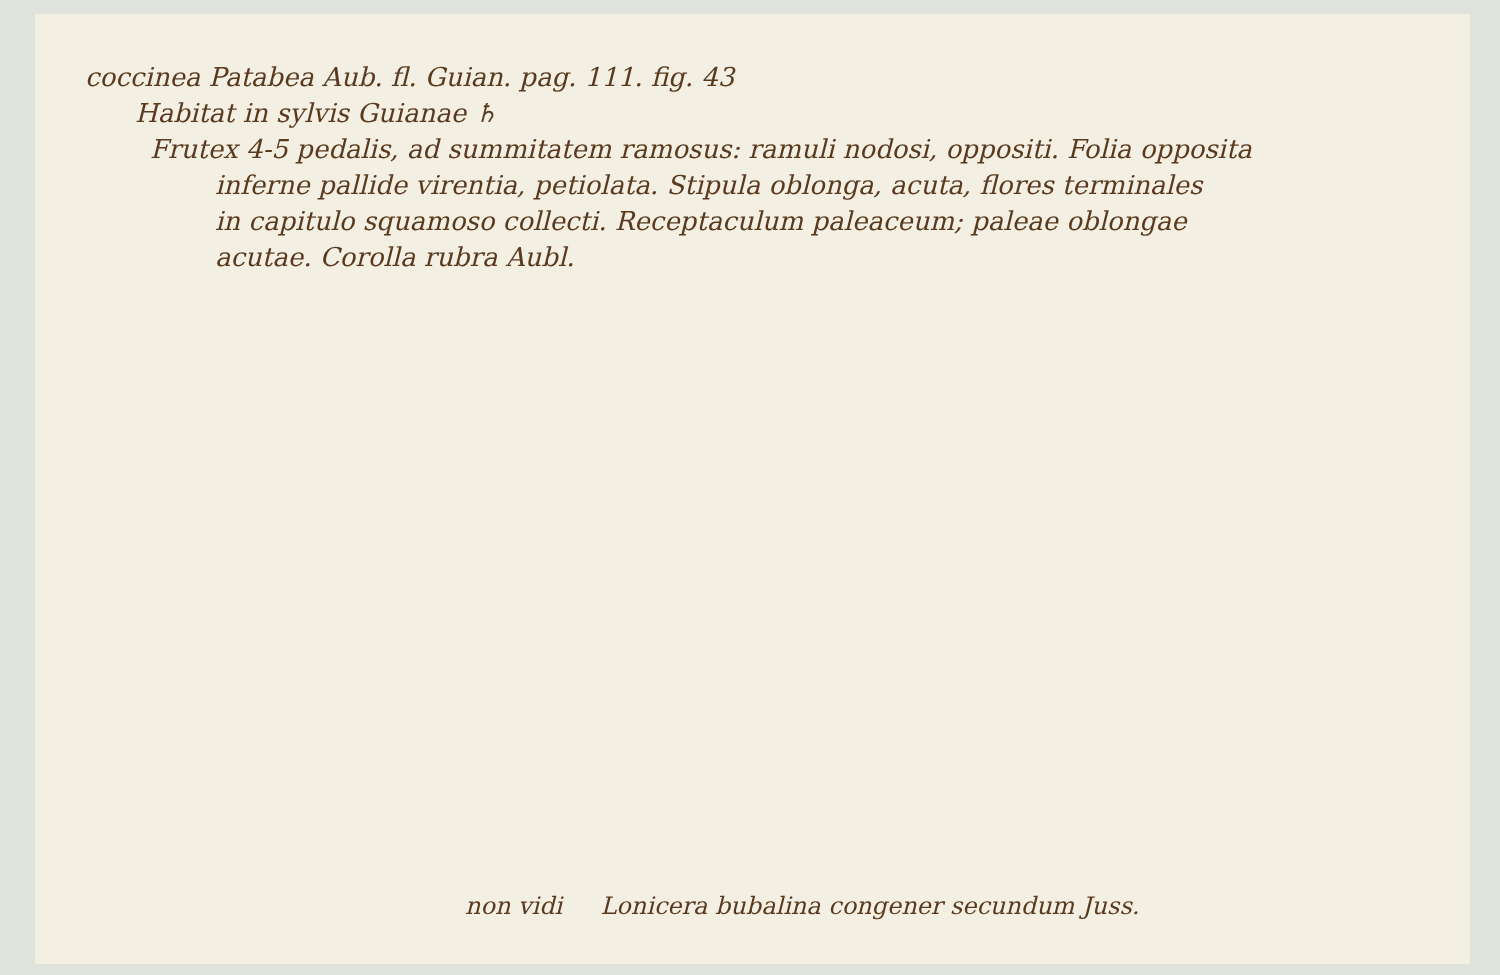coccinea Patabea Aub. fl. Guian. pag. 111. fig. 43
Habitat in sylvis Guianae ♄
Frutex 4-5 pedalis, ad summitatem ramosus: ramuli nodosi, oppositi. Folia opposita
inferne pallide virentia, petiolata. Stipula oblonga, acuta, flores terminales
in capitulo squamoso collecti. Receptaculum paleaceum; paleae oblongae
acutae. Corolla rubra Aubl.
non vidi Lonicera bubalina congener secundum Juss.